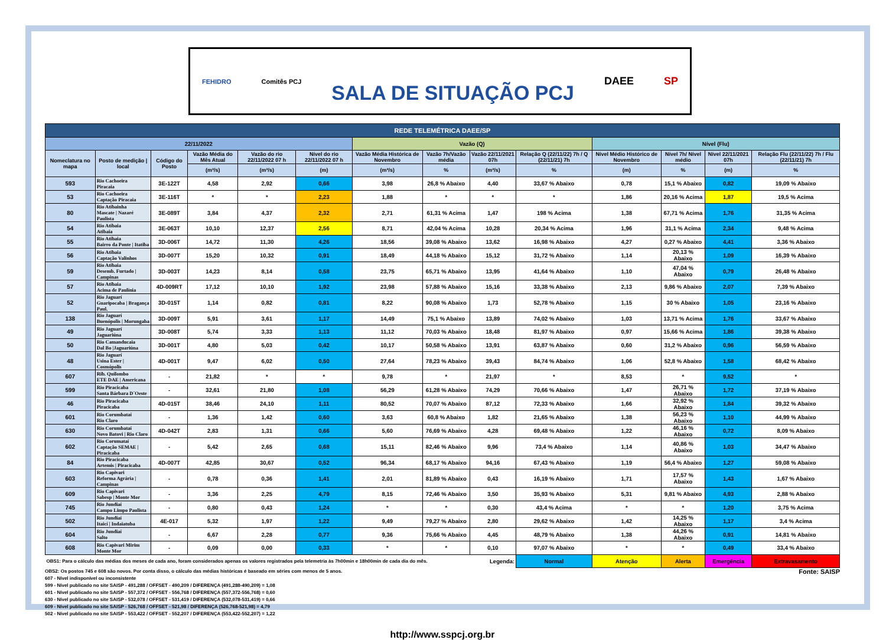FEHIDRO Comitês PCJ SALA DE SITUAÇÃO PCJ DAEE SP
| REDE TELEMÉTRICA DAEE/SP | | | | | | | | | | | | | |
| 22/11/2022 | | | | | | Vazão (Q) | | | | Nível (Flu) | | | |
| Nomeclatura no mapa | Posto de medição / local | Código do Posto | Vazão Média do Mês Atual | Vazão do rio 22/11/2022 07 h | Nível do rio 22/11/2022 07 h | Vazão Média Histórica de Novembro | Vazão 7h/Vazão média | Vazão 22/11/2021 07h | Relação Q (22/11/22) 7h / Q (22/11/21) 7h | Nível Médio Histórico de Novembro | Nível 7h/ Nível médio | Nível 22/11/2021 07h | Relação Flu (22/11/22) 7h / Flu (22/11/21) 7h |
| | | | (m³/s) | (m³/s) | (m) | (m³/s) | % | (m³/s) | % | (m) | % | (m) | % |
| 593 | Rio Cachoeira Piracaia | 3E-122T | 4,58 | 2,92 | 0,66 | 3,98 | 26,8 % Abaixo | 4,40 | 33,67 % Abaixo | 0,78 | 15,1 % Abaixo | 0,82 | 19,09 % Abaixo |
| 53 | Rio Cachoeira Captação Piracaia | 3E-116T | * | * | 2,23 | 1,88 | * | * | * | 1,86 | 20,16 % Acima | 1,87 | 19,5 % Acima |
| 80 | Rio Atibainha Mascate / Nazaré Paulista | 3E-089T | 3,84 | 4,37 | 2,32 | 2,71 | 61,31 % Acima | 1,47 | 198 % Acima | 1,38 | 67,71 % Acima | 1,76 | 31,35 % Acima |
| 54 | Rio Atibaia Atibaia | 3E-063T | 10,10 | 12,37 | 2,56 | 8,71 | 42,04 % Acima | 10,28 | 20,34 % Acima | 1,96 | 31,1 % Acima | 2,34 | 9,48 % Acima |
| 55 | Rio Atibaia Bairro da Ponte / Itatiba | 3D-006T | 14,72 | 11,30 | 4,26 | 18,56 | 39,08 % Abaixo | 13,62 | 16,98 % Abaixo | 4,27 | 0,27 % Abaixo | 4,41 | 3,36 % Abaixo |
| 56 | Rio Atibaia Captação Valinhos | 3D-007T | 15,20 | 10,32 | 0,91 | 18,49 | 44,18 % Abaixo | 15,12 | 31,72 % Abaixo | 1,14 | 20,13 % Abaixo | 1,09 | 16,39 % Abaixo |
| 59 | Rio Atibaia Desemb. Furtado / Campinas | 3D-003T | 14,23 | 8,14 | 0,58 | 23,75 | 65,71 % Abaixo | 13,95 | 41,64 % Abaixo | 1,10 | 47,04 % Abaixo | 0,79 | 26,48 % Abaixo |
| 57 | Rio Atibaia Acima de Paulínia | 4D-009RT | 17,12 | 10,10 | 1,92 | 23,98 | 57,88 % Abaixo | 15,16 | 33,38 % Abaixo | 2,13 | 9,86 % Abaixo | 2,07 | 7,39 % Abaixo |
| 52 | Rio Jaguarí Guaripocaba / Bragança Paul. | 3D-015T | 1,14 | 0,82 | 0,81 | 8,22 | 90,08 % Abaixo | 1,73 | 52,78 % Abaixo | 1,15 | 30 % Abaixo | 1,05 | 23,16 % Abaixo |
| 138 | Rio Jaguarí Buenópolis / Morungaba | 3D-009T | 5,91 | 3,61 | 1,17 | 14,49 | 75,1 % Abaixo | 13,89 | 74,02 % Abaixo | 1,03 | 13,71 % Acima | 1,76 | 33,67 % Abaixo |
| 49 | Rio Jaguarí Jaguariúna | 3D-008T | 5,74 | 3,33 | 1,13 | 11,12 | 70,03 % Abaixo | 18,48 | 81,97 % Abaixo | 0,97 | 15,66 % Acima | 1,86 | 39,38 % Abaixo |
| 50 | Rio Camanducaia Dal Bo /Jaguariúna | 3D-001T | 4,80 | 5,03 | 0,42 | 10,17 | 50,58 % Abaixo | 13,91 | 63,87 % Abaixo | 0,60 | 31,2 % Abaixo | 0,96 | 56,59 % Abaixo |
| 48 | Rio Jaguarí Usina Ester / Cosmópolis | 4D-001T | 9,47 | 6,02 | 0,50 | 27,64 | 78,23 % Abaixo | 39,43 | 84,74 % Abaixo | 1,06 | 52,8 % Abaixo | 1,58 | 68,42 % Abaixo |
| 607 | Rib. Quilombo ETE DAE / Americana | - | 21,82 | * | * | 9,78 | * | 21,97 | * | 8,53 | * | 9,52 | * |
| 599 | Rio Piracicaba Santa Bárbara D´Oeste | - | 32,61 | 21,80 | 1,08 | 56,29 | 61,28 % Abaixo | 74,29 | 70,66 % Abaixo | 1,47 | 26,71 % Abaixo | 1,72 | 37,19 % Abaixo |
| 46 | Rio Piracicaba Piracicaba | 4D-015T | 38,46 | 24,10 | 1,11 | 80,52 | 70,07 % Abaixo | 87,12 | 72,33 % Abaixo | 1,66 | 32,92 % Abaixo | 1,84 | 39,32 % Abaixo |
| 601 | Rio Corumbataí Rio Claro | - | 1,36 | 1,42 | 0,60 | 3,63 | 60,8 % Abaixo | 1,82 | 21,65 % Abaixo | 1,38 | 56,23 % Abaixo | 1,10 | 44,99 % Abaixo |
| 630 | Rio Corumbataí Novo Batovi / Rio Claro | 4D-042T | 2,83 | 1,31 | 0,66 | 5,60 | 76,69 % Abaixo | 4,28 | 69,48 % Abaixo | 1,22 | 46,16 % Abaixo | 0,72 | 8,09 % Abaixo |
| 602 | Rio Corumataí Captação SEMAE / Piracicaba | - | 5,42 | 2,65 | 0,68 | 15,11 | 82,46 % Abaixo | 9,96 | 73,4 % Abaixo | 1,14 | 40,86 % Abaixo | 1,03 | 34,47 % Abaixo |
| 84 | Rio Piracicaba Artemis / Piracicaba | 4D-007T | 42,85 | 30,67 | 0,52 | 96,34 | 68,17 % Abaixo | 94,16 | 67,43 % Abaixo | 1,19 | 56,4 % Abaixo | 1,27 | 59,08 % Abaixo |
| 603 | Rio Capivari Reforma Agrária / Campinas | - | 0,78 | 0,36 | 1,41 | 2,01 | 81,89 % Abaixo | 0,43 | 16,19 % Abaixo | 1,71 | 17,57 % Abaixo | 1,43 | 1,67 % Abaixo |
| 609 | Rio Capivari Sabesp / Monte Mor | - | 3,36 | 2,25 | 4,79 | 8,15 | 72,46 % Abaixo | 3,50 | 35,93 % Abaixo | 5,31 | 9,81 % Abaixo | 4,93 | 2,88 % Abaixo |
| 745 | Rio Jundiaí Campo Limpo Paulista | - | 0,80 | 0,43 | 1,24 | * | * | 0,30 | 43,4 % Acima | * | * | 1,20 | 3,75 % Acima |
| 502 | Rio Jundiaí Itaicí / Indaiatuba | 4E-017 | 5,32 | 1,97 | 1,22 | 9,49 | 79,27 % Abaixo | 2,80 | 29,62 % Abaixo | 1,42 | 14,25 % Abaixo | 1,17 | 3,4 % Acima |
| 604 | Rio Jundiaí Salto | - | 6,67 | 2,28 | 0,77 | 9,36 | 75,66 % Abaixo | 4,45 | 48,79 % Abaixo | 1,38 | 44,26 % Abaixo | 0,91 | 14,81 % Abaixo |
| 608 | Rio Capivari Mirim Monte Mor | - | 0,09 | 0,00 | 0,33 | * | * | 0,10 | 97,07 % Abaixo | * | * | 0,49 | 33,4 % Abaixo |
| OBS1: Para o cálculo das médias dos meses de cada ano, foram considerados apenas os valores registrados pela telemetria às 7h00min e 18h00min de cada dia do mês. | | | | | | | | Legenda: | Normal | Atenção | Alerta | Emergência | Extravasamento |
Fonte: SAISP OBS2: Os postos 745 e 608 são novos. Por conta disso, o cálculo das médias históricas é baseado em séries com menos de 5 anos.
607 - Nível indisponível ou inconsistente
599 - Nível publicado no site SAISP - 491,288 / OFFSET - 490,209 / DIFERENÇA (491,288-490,209) = 1,08
601 - Nível publicado no site SAISP - 557,372 / OFFSET - 556,768 / DIFERENÇA (557,372-556,768) = 0,60
630 - Nível publicado no site SAISP - 532,078 / OFFSET - 531,419 / DIFERENÇA (532,078-531,419) = 0,66
609 - Nível publicado no site SAISP - 526,768 / OFFSET - 521,98 / DIFERENÇA (526,768-521,98) = 4,79
502 - Nível publicado no site SAISP - 553,422 / OFFSET - 552,207 / DIFERENÇA (553,422-552,207) = 1,22
http://www.sspcj.org.br